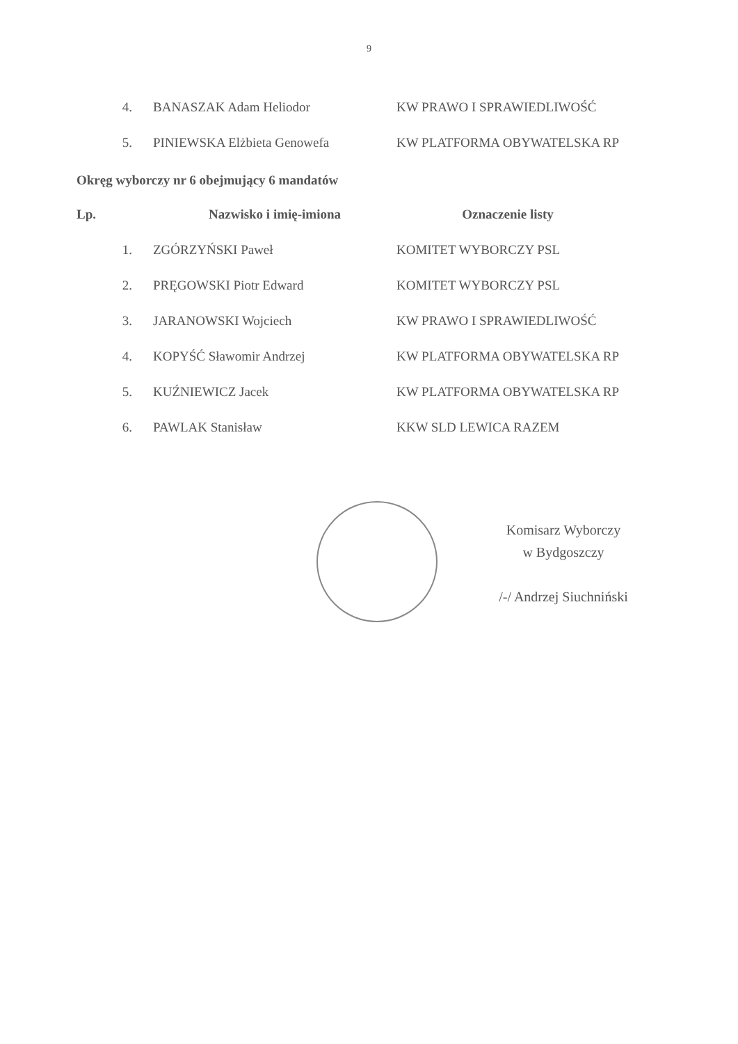9
| 4. | BANASZAK Adam Heliodor | KW PRAWO I SPRAWIEDLIWOŚĆ |
| 5. | PINIEWSKA Elżbieta Genowefa | KW PLATFORMA OBYWATELSKA RP |
Okręg wyborczy nr 6 obejmujący 6 mandatów
| Lp. | Nazwisko i imię-imiona | Oznaczenie listy |
| --- | --- | --- |
| 1. | ZGÓRZYŃSKI Paweł | KOMITET WYBORCZY PSL |
| 2. | PRĘGOWSKI Piotr Edward | KOMITET WYBORCZY PSL |
| 3. | JARANOWSKI Wojciech | KW PRAWO I SPRAWIEDLIWOŚĆ |
| 4. | KOPYŚĆ Sławomir Andrzej | KW PLATFORMA OBYWATELSKA RP |
| 5. | KUŹNIEWICZ Jacek | KW PLATFORMA OBYWATELSKA RP |
| 6. | PAWLAK Stanisław | KKW SLD LEWICA RAZEM |
Komisarz Wyborczy
w Bydgoszczy
/-/ Andrzej Siuchniński